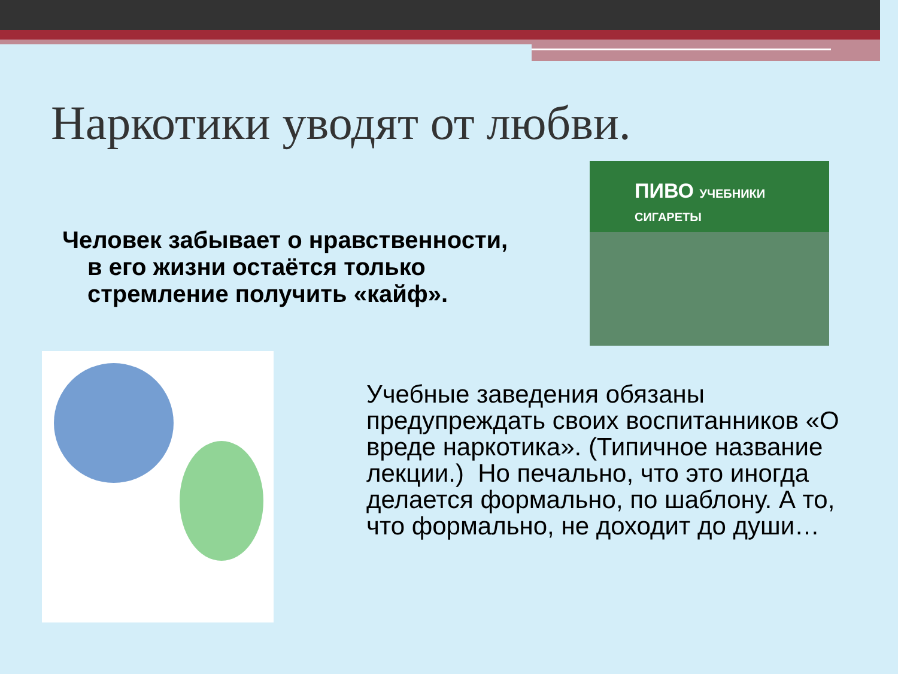Наркотики уводят от любви.
ПИВО УЧЕБНИКИ СИГАРЕТЫ
Человек забывает о нравственности, в его жизни остаётся только стремление получить «кайф».
Учебные заведения обязаны предупреждать своих воспитанников «О вреде наркотика». (Типичное название лекции.) Но печально, что это иногда делается формально, по шаблону. А то, что формально, не доходит до души…